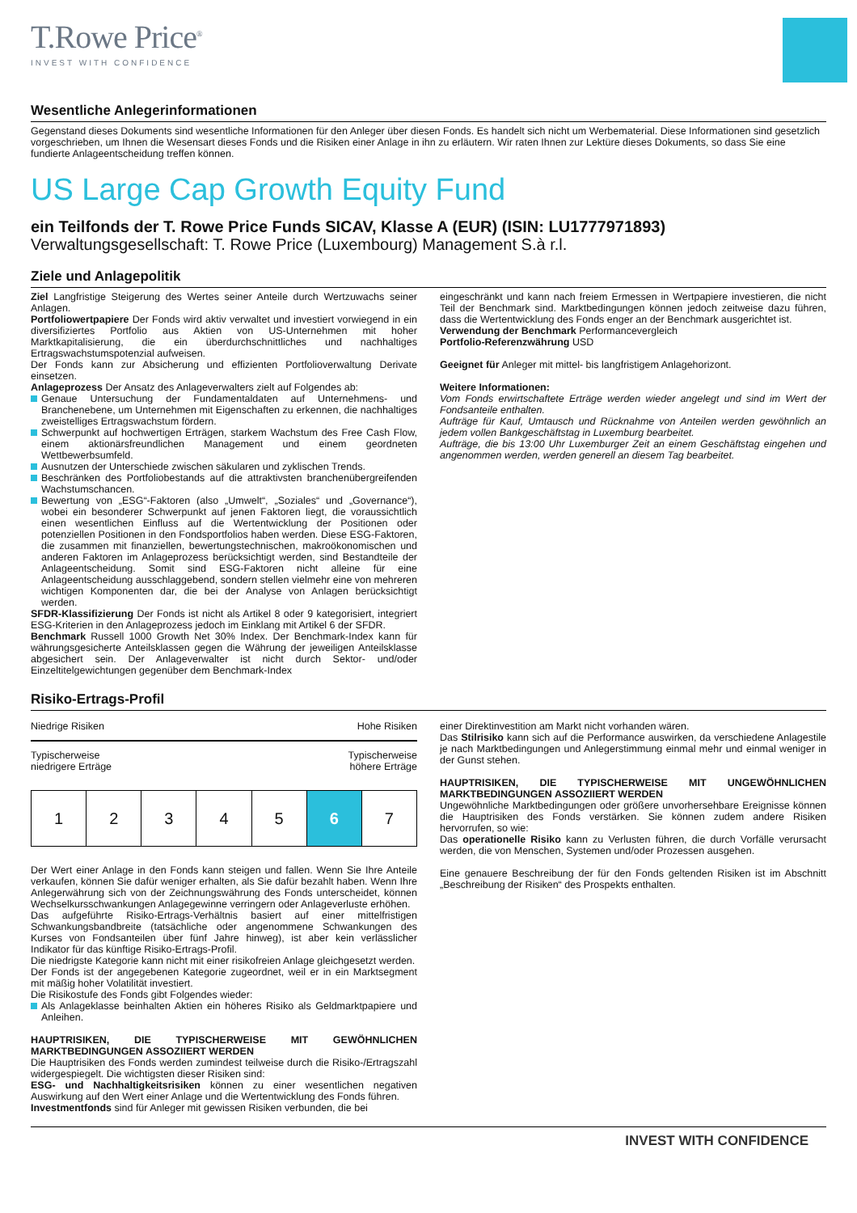T.Rowe Price<sup>®</sup>
INVEST WITH CONFIDENCE
Wesentliche Anlegerinformationen
Gegenstand dieses Dokuments sind wesentliche Informationen für den Anleger über diesen Fonds. Es handelt sich nicht um Werbematerial. Diese Informationen sind gesetzlich vorgeschrieben, um Ihnen die Wesensart dieses Fonds und die Risiken einer Anlage in ihn zu erläutern. Wir raten Ihnen zur Lektüre dieses Dokuments, so dass Sie eine fundierte Anlageentscheidung treffen können.
US Large Cap Growth Equity Fund
ein Teilfonds der T. Rowe Price Funds SICAV, Klasse A (EUR) (ISIN: LU1777971893)
Verwaltungsgesellschaft: T. Rowe Price (Luxembourg) Management S.à r.l.
Ziele und Anlagepolitik
Ziel Langfristige Steigerung des Wertes seiner Anteile durch Wertzuwachs seiner Anlagen.
Portfoliowertpapiere Der Fonds wird aktiv verwaltet und investiert vorwiegend in ein diversifiziertes Portfolio aus Aktien von US-Unternehmen mit hoher Marktkapitalisierung, die ein überdurchschnittliches und nachhaltiges Ertragswachstumspotenzial aufweisen.
Der Fonds kann zur Absicherung und effizienten Portfolioverwaltung Derivate einsetzen.
Anlageprozess Der Ansatz des Anlageverwalters zielt auf Folgendes ab:
Genaue Untersuchung der Fundamentaldaten auf Unternehmens- und Branchenebene, um Unternehmen mit Eigenschaften zu erkennen, die nachhaltiges zweistelliges Ertragswachstum fördern.
Schwerpunkt auf hochwertigen Erträgen, starkem Wachstum des Free Cash Flow, einem aktionärsfreundlichen Management und einem geordneten Wettbewerbsumfeld.
Ausnutzen der Unterschiede zwischen säkularen und zyklischen Trends.
Beschränken des Portfoliobestands auf die attraktivsten branchenübergreifenden Wachstumschancen.
Bewertung von „ESG“-Faktoren (also „Umwelt“, „Soziales“ und „Governance“), wobei ein besonderer Schwerpunkt auf jenen Faktoren liegt, die voraussichtlich einen wesentlichen Einfluss auf die Wertentwicklung der Positionen oder potenziellen Positionen in den Fondsportfolios haben werden. Diese ESG-Faktoren, die zusammen mit finanziellen, bewertungstechnischen, makroökonomischen und anderen Faktoren im Anlageprozess berücksichtigt werden, sind Bestandteile der Anlageentscheidung. Somit sind ESG-Faktoren nicht alleine für eine Anlageentscheidung ausschlaggebend, sondern stellen vielmehr eine von mehreren wichtigen Komponenten dar, die bei der Analyse von Anlagen berücksichtigt werden.
SFDR-Klassifizierung Der Fonds ist nicht als Artikel 8 oder 9 kategorisiert, integriert ESG-Kriterien in den Anlageprozess jedoch im Einklang mit Artikel 6 der SFDR.
Benchmark Russell 1000 Growth Net 30% Index. Der Benchmark-Index kann für währungsgesicherte Anteilsklassen gegen die Währung der jeweiligen Anteilsklasse abgesichert sein. Der Anlageverwalter ist nicht durch Sektor- und/oder Einzeltitelgewichtungen gegenüber dem Benchmark-Index
eingeschränkt und kann nach freiem Ermessen in Wertpapiere investieren, die nicht Teil der Benchmark sind. Marktbedingungen können jedoch zeitweise dazu führen, dass die Wertentwicklung des Fonds enger an der Benchmark ausgerichtet ist.
Verwendung der Benchmark Performancevergleich
Portfolio-Referenzwährung USD
Geeignet für Anleger mit mittel- bis langfristigem Anlagehorizont.
Weitere Informationen:
Vom Fonds erwirtschaftete Erträge werden wieder angelegt und sind im Wert der Fondsanteile enthalten.
Aufträge für Kauf, Umtausch und Rücknahme von Anteilen werden gewöhnlich an jedem vollen Bankgeschäftstag in Luxemburg bearbeitet.
Aufträge, die bis 13:00 Uhr Luxemburger Zeit an einem Geschäftstag eingehen und angenommen werden, werden generell an diesem Tag bearbeitet.
Risiko-Ertrags-Profil
Niedrige Risiken Hohe Risiken
Typischerweise
niedrigere Erträge Typischerweise
höhere Erträge
| 1 | 2 | 3 | 4 | 5 | 6 | 7 |
Der Wert einer Anlage in den Fonds kann steigen und fallen. Wenn Sie Ihre Anteile verkaufen, können Sie dafür weniger erhalten, als Sie dafür bezahlt haben. Wenn Ihre Anlegerwährung sich von der Zeichnungswährung des Fonds unterscheidet, können Wechselkursschwankungen Anlagegewinne verringern oder Anlageverluste erhöhen.
Das aufgeführte Risiko-Ertrags-Verhältnis basiert auf einer mittelfristigen Schwankungsbandbreite (tatsächliche oder angenommene Schwankungen des Kurses von Fondsanteilen über fünf Jahre hinweg), ist aber kein verlässlicher Indikator für das künftige Risiko-Ertrags-Profil.
Die niedrigste Kategorie kann nicht mit einer risikofreien Anlage gleichgesetzt werden.
Der Fonds ist der angegebenen Kategorie zugeordnet, weil er in ein Marktsegment mit mäßig hoher Volatilität investiert.
Die Risikostufe des Fonds gibt Folgendes wieder:
Als Anlageklasse beinhalten Aktien ein höheres Risiko als Geldmarktpapiere und Anleihen.
HAUPTRISIKEN, DIE TYPISCHERWEISE MIT GEWÖHNLICHEN MARKTBEDINGUNGEN ASSOZIIERT WERDEN
Die Hauptrisiken des Fonds werden zumindest teilweise durch die Risiko-/Ertragszahl widergespiegelt. Die wichtigsten dieser Risiken sind:
ESG- und Nachhaltigkeitsrisiken können zu einer wesentlichen negativen Auswirkung auf den Wert einer Anlage und die Wertentwicklung des Fonds führen.
Investmentfonds sind für Anleger mit gewissen Risiken verbunden, die bei
einer Direktinvestition am Markt nicht vorhanden wären.
Das Stilrisiko kann sich auf die Performance auswirken, da verschiedene Anlagestile je nach Marktbedingungen und Anlegerstimmung einmal mehr und einmal weniger in der Gunst stehen.
HAUPTRISIKEN, DIE TYPISCHERWEISE MIT UNGEWÖHNLICHEN MARKTBEDINGUNGEN ASSOZIIERT WERDEN
Ungewöhnliche Marktbedingungen oder größere unvorhersehbare Ereignisse können die Hauptrisiken des Fonds verstärken. Sie können zudem andere Risiken hervorrufen, so wie:
Das operationelle Risiko kann zu Verlusten führen, die durch Vorfälle verursacht werden, die von Menschen, Systemen und/oder Prozessen ausgehen.
Eine genauere Beschreibung der für den Fonds geltenden Risiken ist im Abschnitt „Beschreibung der Risiken“ des Prospekts enthalten.
INVEST WITH CONFIDENCE